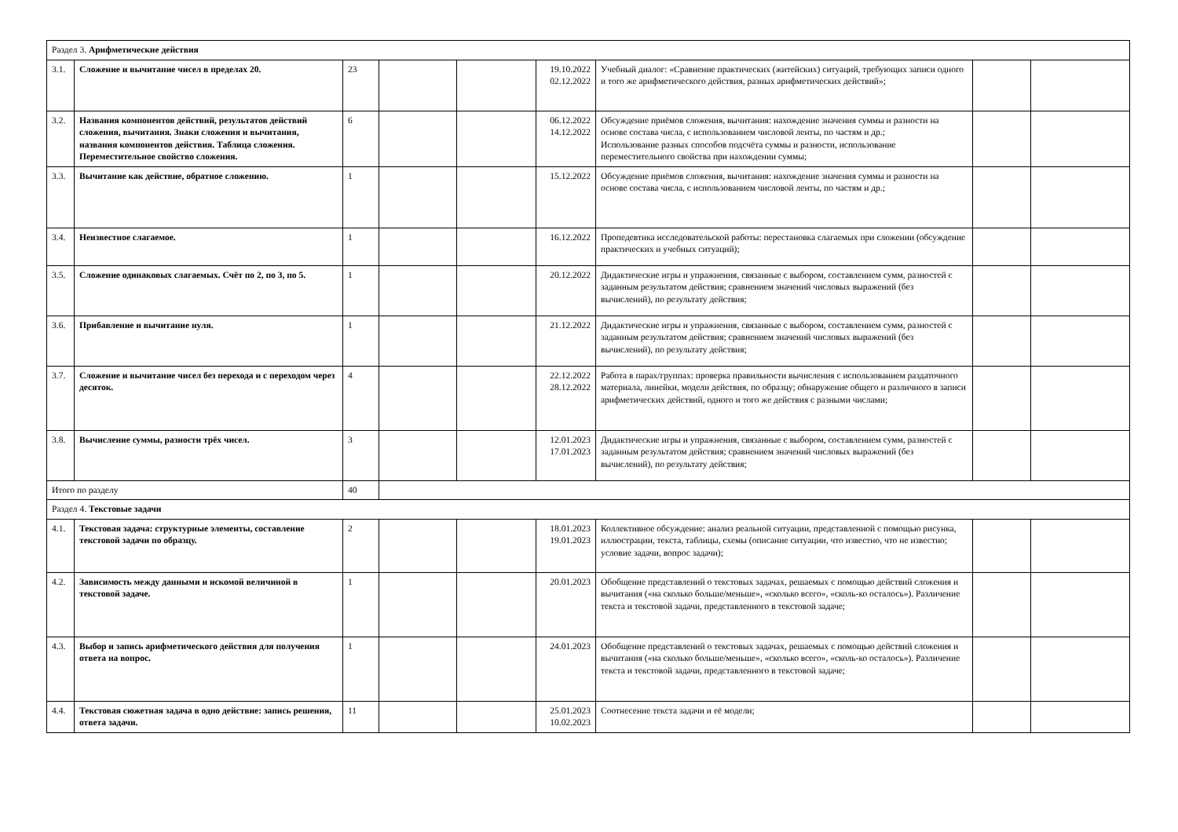| Раздел 3. Арифметические действия | | | | | | | | |
| 3.1. | Сложение и вычитание чисел в пределах 20. | 23 | | | 19.10.2022 02.12.2022 | Учебный диалог: «Сравнение практических (житейских) ситуаций, требующих записи одного и того же арифметического действия, разных арифметических действий»; | | |
| 3.2. | Названия компонентов действий, результатов действий сложения, вычитания. Знаки сложения и вычитания, названия компонентов действия. Таблица сложения. Переместительное свойство сложения. | 6 | | | 06.12.2022 14.12.2022 | Обсуждение приёмов сложения, вычитания: нахождение значения суммы и разности на основе состава числа, с использованием числовой ленты, по частям и др.; Использование разных способов подсчёта суммы и разности, использование переместительного свойства при нахождении суммы; | | |
| 3.3. | Вычитание как действие, обратное сложению. | 1 | | | 15.12.2022 | Обсуждение приёмов сложения, вычитания: нахождение значения суммы и разности на основе состава числа, с использованием числовой ленты, по частям и др.; | | |
| 3.4. | Неизвестное слагаемое. | 1 | | | 16.12.2022 | Пропедевтика исследовательской работы: перестановка слагаемых при сложении (обсуждение практических и учебных ситуаций); | | |
| 3.5. | Сложение одинаковых слагаемых. Счёт по 2, по 3, по 5. | 1 | | | 20.12.2022 | Дидактические игры и упражнения, связанные с выбором, составлением сумм, разностей с заданным результатом действия; сравнением значений числовых выражений (без вычислений), по результату действия; | | |
| 3.6. | Прибавление и вычитание нуля. | 1 | | | 21.12.2022 | Дидактические игры и упражнения, связанные с выбором, составлением сумм, разностей с заданным результатом действия; сравнением значений числовых выражений (без вычислений), по результату действия; | | |
| 3.7. | Сложение и вычитание чисел без перехода и с переходом через десяток. | 4 | | | 22.12.2022 28.12.2022 | Работа в парах/группах: проверка правильности вычисления с использованием раздаточного материала, линейки, модели действия, по образцу; обнаружение общего и различного в записи арифметических действий, одного и того же действия с разными числами; | | |
| 3.8. | Вычисление суммы, разности трёх чисел. | 3 | | | 12.01.2023 17.01.2023 | Дидактические игры и упражнения, связанные с выбором, составлением сумм, разностей с заданным результатом действия; сравнением значений числовых выражений (без вычислений), по результату действия; | | |
| Итого по разделу | | 40 | | | | | | |
| Раздел 4. Текстовые задачи | | | | | | | | |
| 4.1. | Текстовая задача: структурные элементы, составление текстовой задачи по образцу. | 2 | | | 18.01.2023 19.01.2023 | Коллективное обсуждение: анализ реальной ситуации, представленной с помощью рисунка, иллюстрации, текста, таблицы, схемы (описание ситуации, что известно, что не известно; условие задачи, вопрос задачи); | | |
| 4.2. | Зависимость между данными и искомой величиной в текстовой задаче. | 1 | | | 20.01.2023 | Обобщение представлений о текстовых задачах, решаемых с помощью действий сложения и вычитания («на сколько больше/меньше», «сколько всего», «сколь-ко осталось»). Различение текста и текстовой задачи, представленного в текстовой задаче; | | |
| 4.3. | Выбор и запись арифметического действия для получения ответа на вопрос. | 1 | | | 24.01.2023 | Обобщение представлений о текстовых задачах, решаемых с помощью действий сложения и вычитания («на сколько больше/меньше», «сколько всего», «сколь-ко осталось»). Различение текста и текстовой задачи, представленного в текстовой задаче; | | |
| 4.4. | Текстовая сюжетная задача в одно действие: запись решения, ответа задачи. | 11 | | | 25.01.2023 10.02.2023 | Соотнесение текста задачи и её модели; | | |